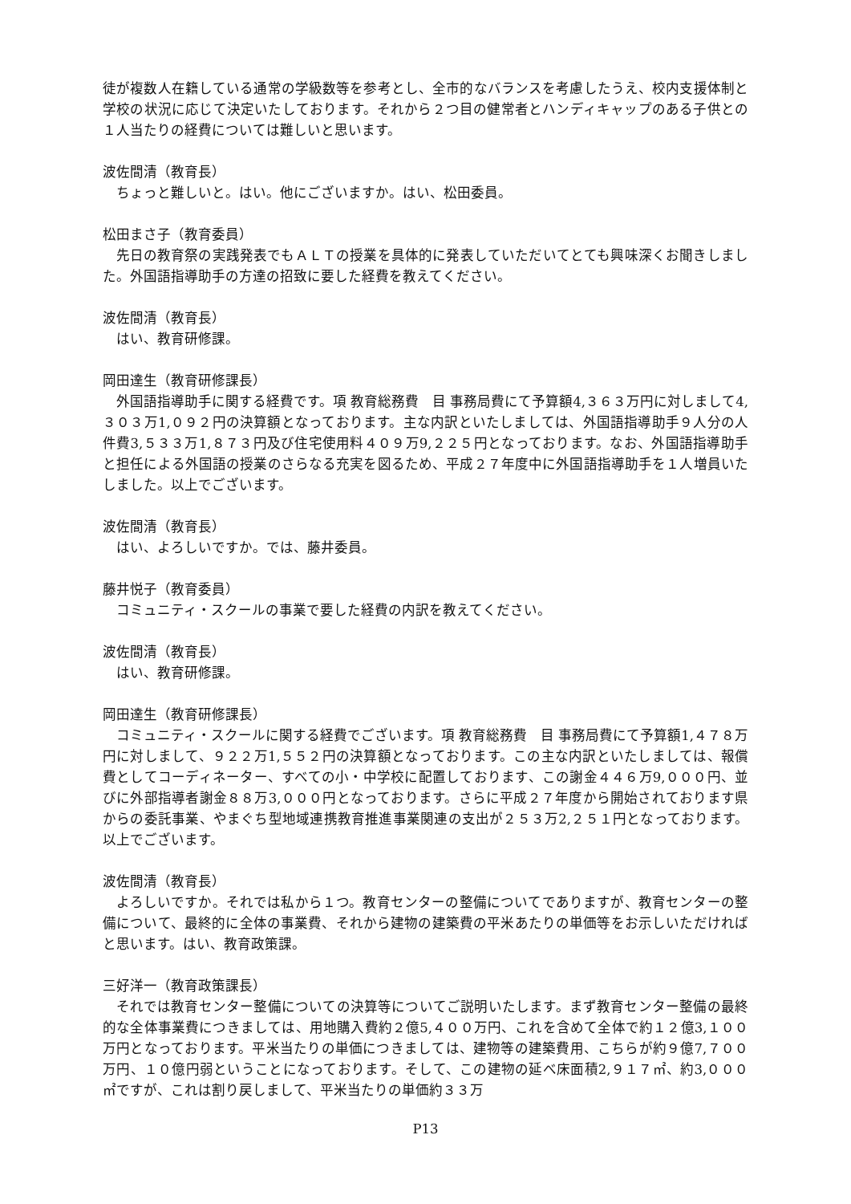徒が複数人在籍している通常の学級数等を参考とし、全市的なバランスを考慮したうえ、校内支援体制と学校の状況に応じて決定いたしております。それから２つ目の健常者とハンディキャップのある子供との１人当たりの経費については難しいと思います。
波佐間清（教育長）
ちょっと難しいと。はい。他にございますか。はい、松田委員。
松田まさ子（教育委員）
先日の教育祭の実践発表でもＡＬＴの授業を具体的に発表していただいてとても興味深くお聞きしました。外国語指導助手の方達の招致に要した経費を教えてください。
波佐間清（教育長）
はい、教育研修課。
岡田達生（教育研修課長）
外国語指導助手に関する経費です。項 教育総務費　目 事務局費にて予算額4,３６３万円に対しまして4,３０３万1,０９２円の決算額となっております。主な内訳といたしましては、外国語指導助手９人分の人件費3,５３３万1,８７３円及び住宅使用料４０９万9,２２５円となっております。なお、外国語指導助手と担任による外国語の授業のさらなる充実を図るため、平成２７年度中に外国語指導助手を１人増員いたしました。以上でございます。
波佐間清（教育長）
はい、よろしいですか。では、藤井委員。
藤井悦子（教育委員）
コミュニティ・スクールの事業で要した経費の内訳を教えてください。
波佐間清（教育長）
はい、教育研修課。
岡田達生（教育研修課長）
コミュニティ・スクールに関する経費でございます。項 教育総務費　目 事務局費にて予算額1,４７８万円に対しまして、９２２万1,５５２円の決算額となっております。この主な内訳といたしましては、報償費としてコーディネーター、すべての小・中学校に配置しております、この謝金４４６万9,０００円、並びに外部指導者謝金８８万3,０００円となっております。さらに平成２７年度から開始されております県からの委託事業、やまぐち型地域連携教育推進事業関連の支出が２５３万2,２５１円となっております。以上でございます。
波佐間清（教育長）
よろしいですか。それでは私から１つ。教育センターの整備についてでありますが、教育センターの整備について、最終的に全体の事業費、それから建物の建築費の平米あたりの単価等をお示しいただければと思います。はい、教育政策課。
三好洋一（教育政策課長）
それでは教育センター整備についての決算等についてご説明いたします。まず教育センター整備の最終的な全体事業費につきましては、用地購入費約２億5,４００万円、これを含めて全体で約１２億3,１００万円となっております。平米当たりの単価につきましては、建物等の建築費用、こちらが約９億7,７００万円、１０億円弱ということになっております。そして、この建物の延べ床面積2,９１７㎡、約3,０００㎡ですが、これは割り戻しまして、平米当たりの単価約３３万
P13